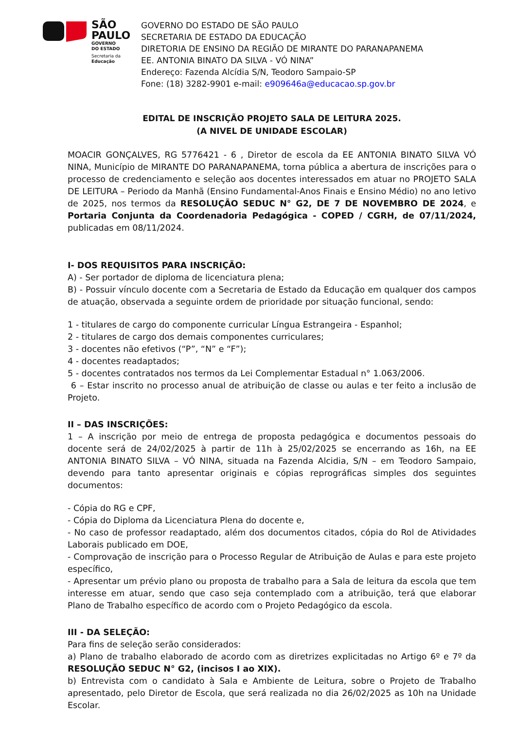SÃO
PAULO
GOVERNO
DO ESTADO
Secretaria da
Educação
GOVERNO DO ESTADO DE SÃO PAULO
SECRETARIA DE ESTADO DA EDUCAÇÃO
DIRETORIA DE ENSINO DA REGIÃO DE MIRANTE DO PARANAPANEMA
EE. ANTONIA BINATO DA SILVA - VÓ NINA”
Endereço: Fazenda Alcídia S/N, Teodoro Sampaio-SP
Fone: (18) 3282-9901 e-mail: e909646a@educacao.sp.gov.br
EDITAL DE INSCRIÇÃO PROJETO SALA DE LEITURA 2025.
(A NIVEL DE UNIDADE ESCOLAR)
MOACIR GONÇALVES, RG 5776421 - 6 , Diretor de escola da EE ANTONIA BINATO SILVA VÓ NINA, Município de MIRANTE DO PARANAPANEMA, torna pública a abertura de inscrições para o processo de credenciamento e seleção aos docentes interessados em atuar no PROJETO SALA DE LEITURA – Periodo da Manhã (Ensino Fundamental-Anos Finais e Ensino Médio) no ano letivo de 2025, nos termos da RESOLUÇÃO SEDUC N° G2, DE 7 DE NOVEMBRO DE 2024, e Portaria Conjunta da Coordenadoria Pedagógica - COPED / CGRH, de 07/11/2024, publicadas em 08/11/2024.
I- DOS REQUISITOS PARA INSCRIÇÃO:
A) - Ser portador de diploma de licenciatura plena;
B) - Possuir vínculo docente com a Secretaria de Estado da Educação em qualquer dos campos de atuação, observada a seguinte ordem de prioridade por situação funcional, sendo:
1 - titulares de cargo do componente curricular Língua Estrangeira - Espanhol;
2 - titulares de cargo dos demais componentes curriculares;
3 - docentes não efetivos (“P”, “N” e “F”);
4 - docentes readaptados;
5 - docentes contratados nos termos da Lei Complementar Estadual n° 1.063/2006.
6 – Estar inscrito no processo anual de atribuição de classe ou aulas e ter feito a inclusão de Projeto.
II – DAS INSCRIÇÕES:
1 – A inscrição por meio de entrega de proposta pedagógica e documentos pessoais do docente será de 24/02/2025 à partir de 11h à 25/02/2025 se encerrando as 16h, na EE ANTONIA BINATO SILVA – VÓ NINA, situada na Fazenda Alcidia, S/N – em Teodoro Sampaio, devendo para tanto apresentar originais e cópias reprográficas simples dos seguintes documentos:
- Cópia do RG e CPF,
- Cópia do Diploma da Licenciatura Plena do docente e,
- No caso de professor readaptado, além dos documentos citados, cópia do Rol de Atividades Laborais publicado em DOE,
- Comprovação de inscrição para o Processo Regular de Atribuição de Aulas e para este projeto específico,
- Apresentar um prévio plano ou proposta de trabalho para a Sala de leitura da escola que tem interesse em atuar, sendo que caso seja contemplado com a atribuição, terá que elaborar Plano de Trabalho específico de acordo com o Projeto Pedagógico da escola.
III - DA SELEÇÃO:
Para fins de seleção serão considerados:
a) Plano de trabalho elaborado de acordo com as diretrizes explicitadas no Artigo 6º e 7º da RESOLUÇÃO SEDUC N° G2, (incisos I ao XIX).
b) Entrevista com o candidato à Sala e Ambiente de Leitura, sobre o Projeto de Trabalho apresentado, pelo Diretor de Escola, que será realizada no dia 26/02/2025 as 10h na Unidade Escolar.